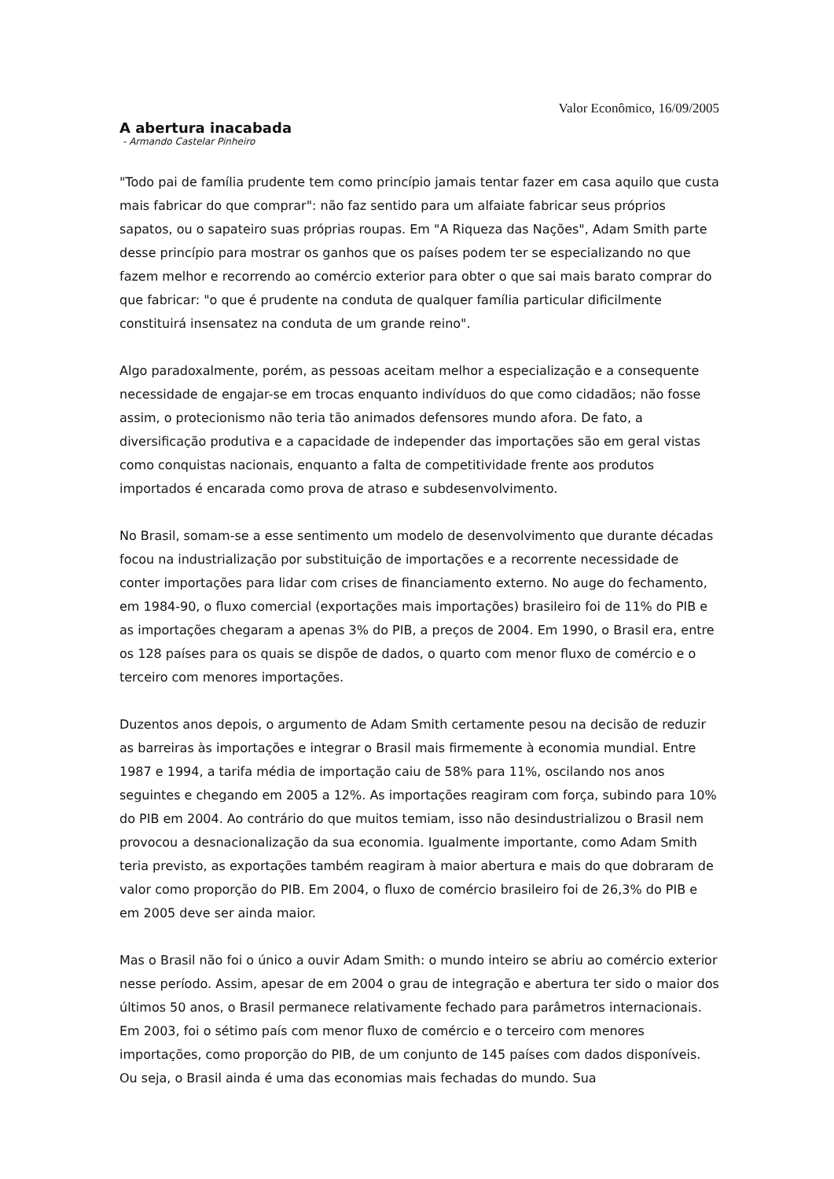Valor Econômico, 16/09/2005
A abertura inacabada
- Armando Castelar Pinheiro
"Todo pai de família prudente tem como princípio jamais tentar fazer em casa aquilo que custa mais fabricar do que comprar": não faz sentido para um alfaiate fabricar seus próprios sapatos, ou o sapateiro suas próprias roupas. Em "A Riqueza das Nações", Adam Smith parte desse princípio para mostrar os ganhos que os países podem ter se especializando no que fazem melhor e recorrendo ao comércio exterior para obter o que sai mais barato comprar do que fabricar: "o que é prudente na conduta de qualquer família particular dificilmente constituirá insensatez na conduta de um grande reino".
Algo paradoxalmente, porém, as pessoas aceitam melhor a especialização e a consequente necessidade de engajar-se em trocas enquanto indivíduos do que como cidadãos; não fosse assim, o protecionismo não teria tão animados defensores mundo afora. De fato, a diversificação produtiva e a capacidade de independer das importações são em geral vistas como conquistas nacionais, enquanto a falta de competitividade frente aos produtos importados é encarada como prova de atraso e subdesenvolvimento.
No Brasil, somam-se a esse sentimento um modelo de desenvolvimento que durante décadas focou na industrialização por substituição de importações e a recorrente necessidade de conter importações para lidar com crises de financiamento externo. No auge do fechamento, em 1984-90, o fluxo comercial (exportações mais importações) brasileiro foi de 11% do PIB e as importações chegaram a apenas 3% do PIB, a preços de 2004. Em 1990, o Brasil era, entre os 128 países para os quais se dispõe de dados, o quarto com menor fluxo de comércio e o terceiro com menores importações.
Duzentos anos depois, o argumento de Adam Smith certamente pesou na decisão de reduzir as barreiras às importações e integrar o Brasil mais firmemente à economia mundial. Entre 1987 e 1994, a tarifa média de importação caiu de 58% para 11%, oscilando nos anos seguintes e chegando em 2005 a 12%. As importações reagiram com força, subindo para 10% do PIB em 2004. Ao contrário do que muitos temiam, isso não desindustrializou o Brasil nem provocou a desnacionalização da sua economia. Igualmente importante, como Adam Smith teria previsto, as exportações também reagiram à maior abertura e mais do que dobraram de valor como proporção do PIB. Em 2004, o fluxo de comércio brasileiro foi de 26,3% do PIB e em 2005 deve ser ainda maior.
Mas o Brasil não foi o único a ouvir Adam Smith: o mundo inteiro se abriu ao comércio exterior nesse período. Assim, apesar de em 2004 o grau de integração e abertura ter sido o maior dos últimos 50 anos, o Brasil permanece relativamente fechado para parâmetros internacionais. Em 2003, foi o sétimo país com menor fluxo de comércio e o terceiro com menores importações, como proporção do PIB, de um conjunto de 145 países com dados disponíveis. Ou seja, o Brasil ainda é uma das economias mais fechadas do mundo. Sua